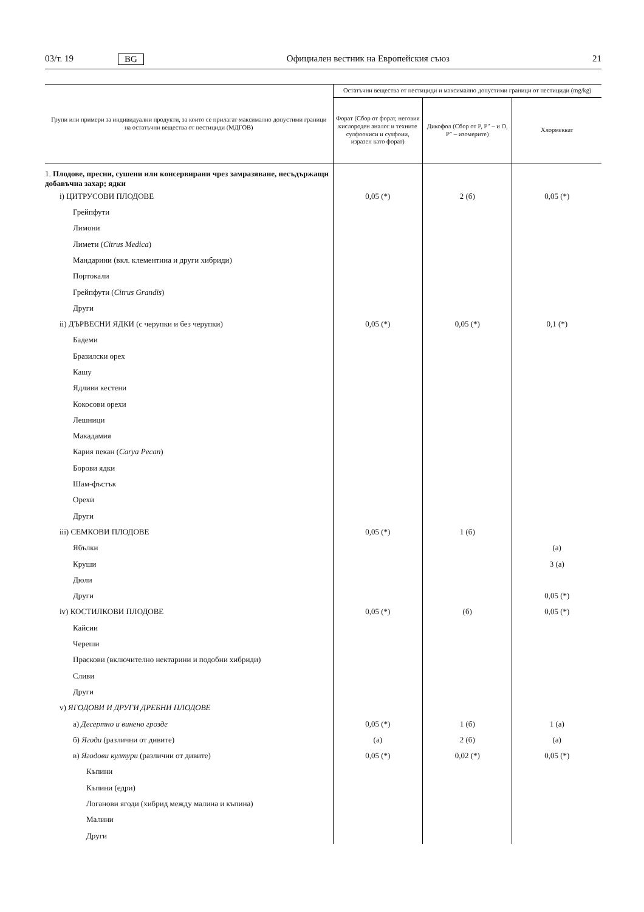03/т. 19 BG Официален вестник на Европейския съюз 21
| Групи или примери за индивидуални продукти, за които се прилагат максимално допустими граници на остатъчни вещества от пестициди (МДГОВ) | Остатъчни вещества от пестициди и максимално допустими граници от пестициди (mg/kg) | | |
| --- | --- | --- | --- |
| | Форат (Сбор от форат, неговия кислороден аналог и техните сулфоокиси и сулфоии, изразен като форат) | Дикофол (Сбор от P, P″ – и O, P″ – изомерите) | Хлормекват |
| 1. Плодове, пресни, сушени или консервирани чрез замразяване, несъдържащи добавъчна захар; ядки | | | |
| i) ЦИТРУСОВИ ПЛОДОВЕ | 0,05 (*) | 2 (б) | 0,05 (*) |
| Грейпфути | | | |
| Лимони | | | |
| Лимети ( Citrus Medica ) | | | |
| Мандарини (вкл. клементина и други хибриди) | | | |
| Портокали | | | |
| Грейпфути ( Citrus Grandis ) | | | |
| Други | | | |
| ii) ДЪРВЕСНИ ЯДКИ (с черупки и без черупки) | 0,05 (*) | 0,05 (*) | 0,1 (*) |
| Бадеми | | | |
| Бразилски орех | | | |
| Кашу | | | |
| Ядливи кестени | | | |
| Кокосови орехи | | | |
| Лешници | | | |
| Макадамия | | | |
| Кария пекан ( Carya Pecan ) | | | |
| Борови ядки | | | |
| Шам-фъстък | | | |
| Орехи | | | |
| Други | | | |
| iii) СЕМКОВИ ПЛОДОВЕ | 0,05 (*) | 1 (б) | |
| Ябълки | | | (а) |
| Круши | | | 3 (а) |
| Дюли | | | |
| Други | | | 0,05 (*) |
| iv) КОСТИЛКОВИ ПЛОДОВЕ | 0,05 (*) | (б) | 0,05 (*) |
| Кайсии | | | |
| Череши | | | |
| Праскови (включително нектарини и подобни хибриди) | | | |
| Сливи | | | |
| Други | | | |
| v) ЯГОДОВИ И ДРУГИ ДРЕБНИ ПЛОДОВЕ | | | |
| а) Десертно и винено грозде | 0,05 (*) | 1 (б) | 1 (а) |
| б) Ягоди (различни от дивите) | (а) | 2 (б) | (а) |
| в) Ягодови култури (различни от дивите) | 0,05 (*) | 0,02 (*) | 0,05 (*) |
| Къпини | | | |
| Къпини (едри) | | | |
| Логанови ягоди (хибрид между малина и къпина) | | | |
| Малини | | | |
| Други | | | |